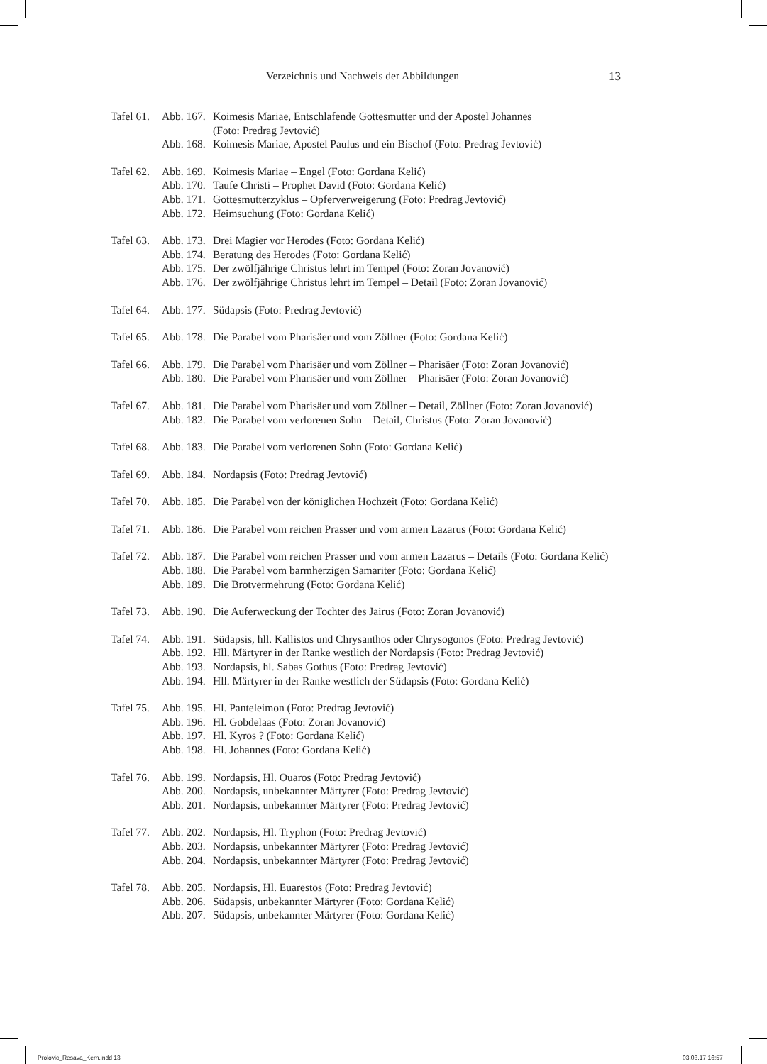Verzeichnis und Nachweis der Abbildungen 13
| Tafel 61. | Abb. 167. | Koimesis Mariae, Entschlafende Gottesmutter und der Apostel Johannes (Foto: Predrag Jevtović) |
| | Abb. 168. | Koimesis Mariae, Apostel Paulus und ein Bischof (Foto: Predrag Jevtović) |
| Tafel 62. | Abb. 169. | Koimesis Mariae – Engel (Foto: Gordana Kelić) |
| | Abb. 170. | Taufe Christi – Prophet David (Foto: Gordana Kelić) |
| | Abb. 171. | Gottesmutterzyklus – Opferverweigerung (Foto: Predrag Jevtović) |
| | Abb. 172. | Heimsuchung (Foto: Gordana Kelić) |
| Tafel 63. | Abb. 173. | Drei Magier vor Herodes (Foto: Gordana Kelić) |
| | Abb. 174. | Beratung des Herodes (Foto: Gordana Kelić) |
| | Abb. 175. | Der zwölfjährige Christus lehrt im Tempel (Foto: Zoran Jovanović) |
| | Abb. 176. | Der zwölfjährige Christus lehrt im Tempel – Detail (Foto: Zoran Jovanović) |
| Tafel 64. | Abb. 177. | Südapsis (Foto: Predrag Jevtović) |
| Tafel 65. | Abb. 178. | Die Parabel vom Pharisäer und vom Zöllner (Foto: Gordana Kelić) |
| Tafel 66. | Abb. 179. | Die Parabel vom Pharisäer und vom Zöllner – Pharisäer (Foto: Zoran Jovanović) |
| | Abb. 180. | Die Parabel vom Pharisäer und vom Zöllner – Pharisäer (Foto: Zoran Jovanović) |
| Tafel 67. | Abb. 181. | Die Parabel vom Pharisäer und vom Zöllner – Detail, Zöllner (Foto: Zoran Jovanović) |
| | Abb. 182. | Die Parabel vom verlorenen Sohn – Detail, Christus (Foto: Zoran Jovanović) |
| Tafel 68. | Abb. 183. | Die Parabel vom verlorenen Sohn (Foto: Gordana Kelić) |
| Tafel 69. | Abb. 184. | Nordapsis (Foto: Predrag Jevtović) |
| Tafel 70. | Abb. 185. | Die Parabel von der königlichen Hochzeit (Foto: Gordana Kelić) |
| Tafel 71. | Abb. 186. | Die Parabel vom reichen Prasser und vom armen Lazarus (Foto: Gordana Kelić) |
| Tafel 72. | Abb. 187. | Die Parabel vom reichen Prasser und vom armen Lazarus – Details (Foto: Gordana Kelić) |
| | Abb. 188. | Die Parabel vom barmherzigen Samariter (Foto: Gordana Kelić) |
| | Abb. 189. | Die Brotvermehrung (Foto: Gordana Kelić) |
| Tafel 73. | Abb. 190. | Die Auferweckung der Tochter des Jairus (Foto: Zoran Jovanović) |
| Tafel 74. | Abb. 191. | Südapsis, hll. Kallistos und Chrysanthos oder Chrysogonos (Foto: Predrag Jevtović) |
| | Abb. 192. | Hll. Märtyrer in der Ranke westlich der Nordapsis (Foto: Predrag Jevtović) |
| | Abb. 193. | Nordapsis, hl. Sabas Gothus (Foto: Predrag Jevtović) |
| | Abb. 194. | Hll. Märtyrer in der Ranke westlich der Südapsis (Foto: Gordana Kelić) |
| Tafel 75. | Abb. 195. | Hl. Panteleimon (Foto: Predrag Jevtović) |
| | Abb. 196. | Hl. Gobdelaas (Foto: Zoran Jovanović) |
| | Abb. 197. | Hl. Kyros ? (Foto: Gordana Kelić) |
| | Abb. 198. | Hl. Johannes (Foto: Gordana Kelić) |
| Tafel 76. | Abb. 199. | Nordapsis, Hl. Ouaros (Foto: Predrag Jevtović) |
| | Abb. 200. | Nordapsis, unbekannter Märtyrer (Foto: Predrag Jevtović) |
| | Abb. 201. | Nordapsis, unbekannter Märtyrer (Foto: Predrag Jevtović) |
| Tafel 77. | Abb. 202. | Nordapsis, Hl. Tryphon (Foto: Predrag Jevtović) |
| | Abb. 203. | Nordapsis, unbekannter Märtyrer (Foto: Predrag Jevtović) |
| | Abb. 204. | Nordapsis, unbekannter Märtyrer (Foto: Predrag Jevtović) |
| Tafel 78. | Abb. 205. | Nordapsis, Hl. Euarestos (Foto: Predrag Jevtović) |
| | Abb. 206. | Südapsis, unbekannter Märtyrer (Foto: Gordana Kelić) |
| | Abb. 207. | Südapsis, unbekannter Märtyrer (Foto: Gordana Kelić) |
Prolovic_Resava_Kern.indd 13 03.03.17 16:57